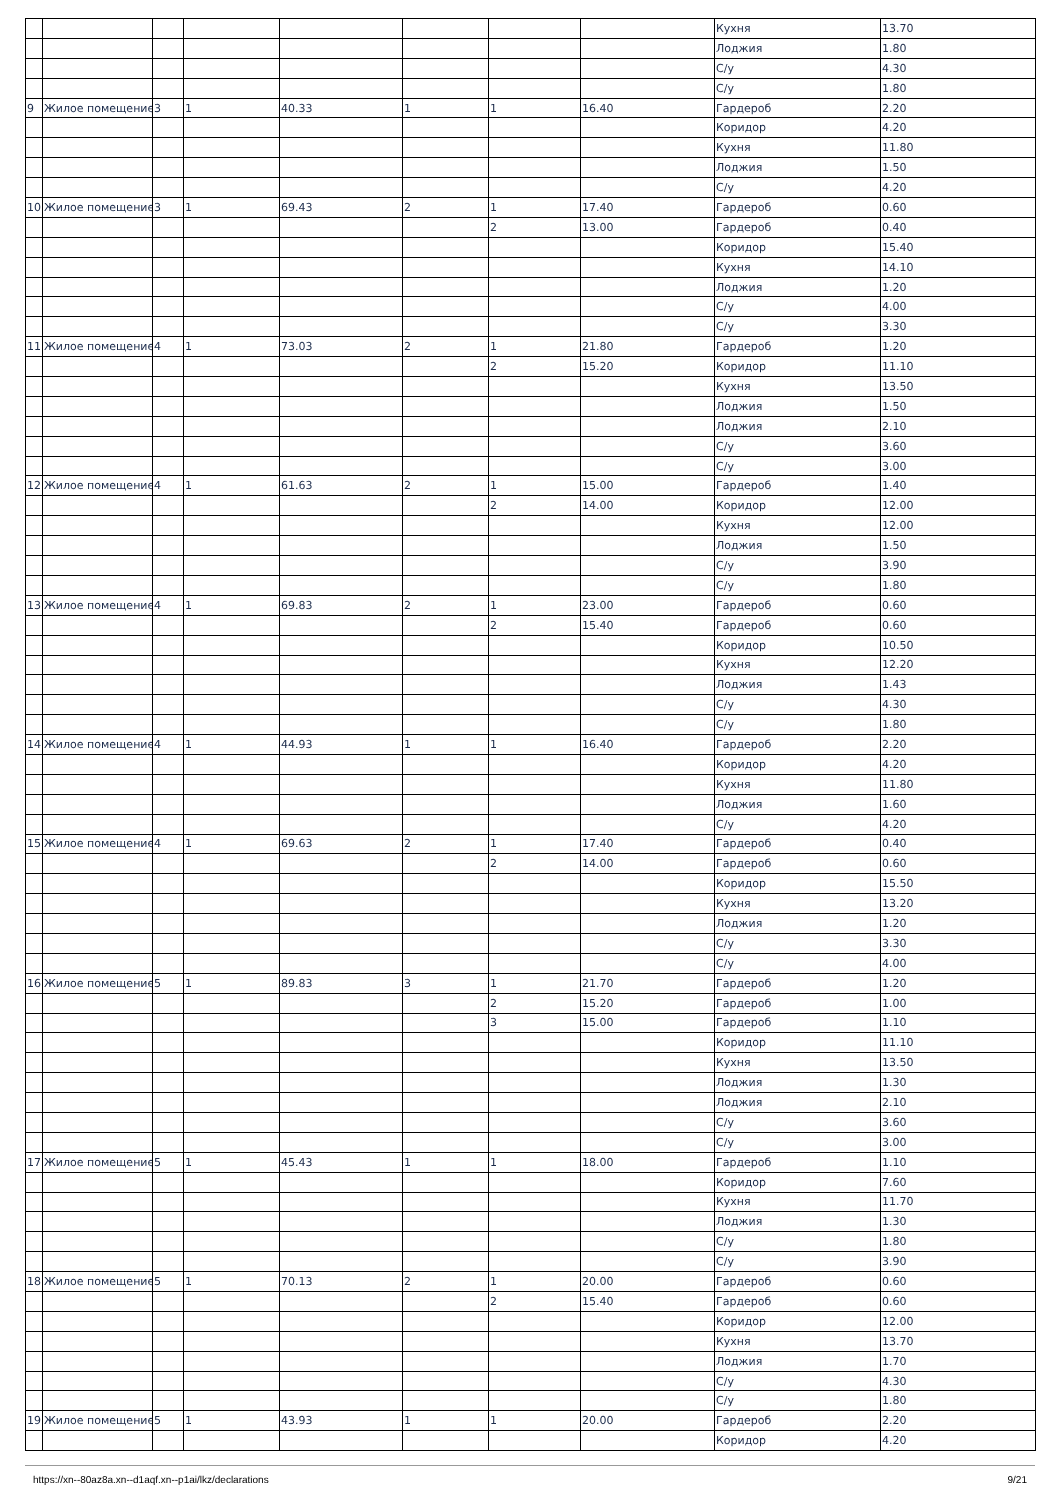| | | | | | | | | Кухня | 13.70 |
| | | | | | | | | Лоджия | 1.80 |
| | | | | | | | | С/у | 4.30 |
| | | | | | | | | С/у | 1.80 |
| 9 | Жилое помещение | 3 | 1 | 40.33 | 1 | 1 | 16.40 | Гардероб | 2.20 |
| | | | | | | | | Коридор | 4.20 |
| | | | | | | | | Кухня | 11.80 |
| | | | | | | | | Лоджия | 1.50 |
| | | | | | | | | С/у | 4.20 |
| 10 | Жилое помещение | 3 | 1 | 69.43 | 2 | 1 | 17.40 | Гардероб | 0.60 |
| | | | | | | 2 | 13.00 | Гардероб | 0.40 |
| | | | | | | | | Коридор | 15.40 |
| | | | | | | | | Кухня | 14.10 |
| | | | | | | | | Лоджия | 1.20 |
| | | | | | | | | С/у | 4.00 |
| | | | | | | | | С/у | 3.30 |
| 11 | Жилое помещение | 4 | 1 | 73.03 | 2 | 1 | 21.80 | Гардероб | 1.20 |
| | | | | | | 2 | 15.20 | Коридор | 11.10 |
| | | | | | | | | Кухня | 13.50 |
| | | | | | | | | Лоджия | 1.50 |
| | | | | | | | | Лоджия | 2.10 |
| | | | | | | | | С/у | 3.60 |
| | | | | | | | | С/у | 3.00 |
| 12 | Жилое помещение | 4 | 1 | 61.63 | 2 | 1 | 15.00 | Гардероб | 1.40 |
| | | | | | | 2 | 14.00 | Коридор | 12.00 |
| | | | | | | | | Кухня | 12.00 |
| | | | | | | | | Лоджия | 1.50 |
| | | | | | | | | С/у | 3.90 |
| | | | | | | | | С/у | 1.80 |
| 13 | Жилое помещение | 4 | 1 | 69.83 | 2 | 1 | 23.00 | Гардероб | 0.60 |
| | | | | | | 2 | 15.40 | Гардероб | 0.60 |
| | | | | | | | | Коридор | 10.50 |
| | | | | | | | | Кухня | 12.20 |
| | | | | | | | | Лоджия | 1.43 |
| | | | | | | | | С/у | 4.30 |
| | | | | | | | | С/у | 1.80 |
| 14 | Жилое помещение | 4 | 1 | 44.93 | 1 | 1 | 16.40 | Гардероб | 2.20 |
| | | | | | | | | Коридор | 4.20 |
| | | | | | | | | Кухня | 11.80 |
| | | | | | | | | Лоджия | 1.60 |
| | | | | | | | | С/у | 4.20 |
| 15 | Жилое помещение | 4 | 1 | 69.63 | 2 | 1 | 17.40 | Гардероб | 0.40 |
| | | | | | | 2 | 14.00 | Гардероб | 0.60 |
| | | | | | | | | Коридор | 15.50 |
| | | | | | | | | Кухня | 13.20 |
| | | | | | | | | Лоджия | 1.20 |
| | | | | | | | | С/у | 3.30 |
| | | | | | | | | С/у | 4.00 |
| 16 | Жилое помещение | 5 | 1 | 89.83 | 3 | 1 | 21.70 | Гардероб | 1.20 |
| | | | | | | 2 | 15.20 | Гардероб | 1.00 |
| | | | | | | 3 | 15.00 | Гардероб | 1.10 |
| | | | | | | | | Коридор | 11.10 |
| | | | | | | | | Кухня | 13.50 |
| | | | | | | | | Лоджия | 1.30 |
| | | | | | | | | Лоджия | 2.10 |
| | | | | | | | | С/у | 3.60 |
| | | | | | | | | С/у | 3.00 |
| 17 | Жилое помещение | 5 | 1 | 45.43 | 1 | 1 | 18.00 | Гардероб | 1.10 |
| | | | | | | | | Коридор | 7.60 |
| | | | | | | | | Кухня | 11.70 |
| | | | | | | | | Лоджия | 1.30 |
| | | | | | | | | С/у | 1.80 |
| | | | | | | | | С/у | 3.90 |
| 18 | Жилое помещение | 5 | 1 | 70.13 | 2 | 1 | 20.00 | Гардероб | 0.60 |
| | | | | | | 2 | 15.40 | Гардероб | 0.60 |
| | | | | | | | | Коридор | 12.00 |
| | | | | | | | | Кухня | 13.70 |
| | | | | | | | | Лоджия | 1.70 |
| | | | | | | | | С/у | 4.30 |
| | | | | | | | | С/у | 1.80 |
| 19 | Жилое помещение | 5 | 1 | 43.93 | 1 | 1 | 20.00 | Гардероб | 2.20 |
| | | | | | | | | Коридор | 4.20 |
https://xn--80az8a.xn--d1aqf.xn--p1ai/lkz/declarations 9/21